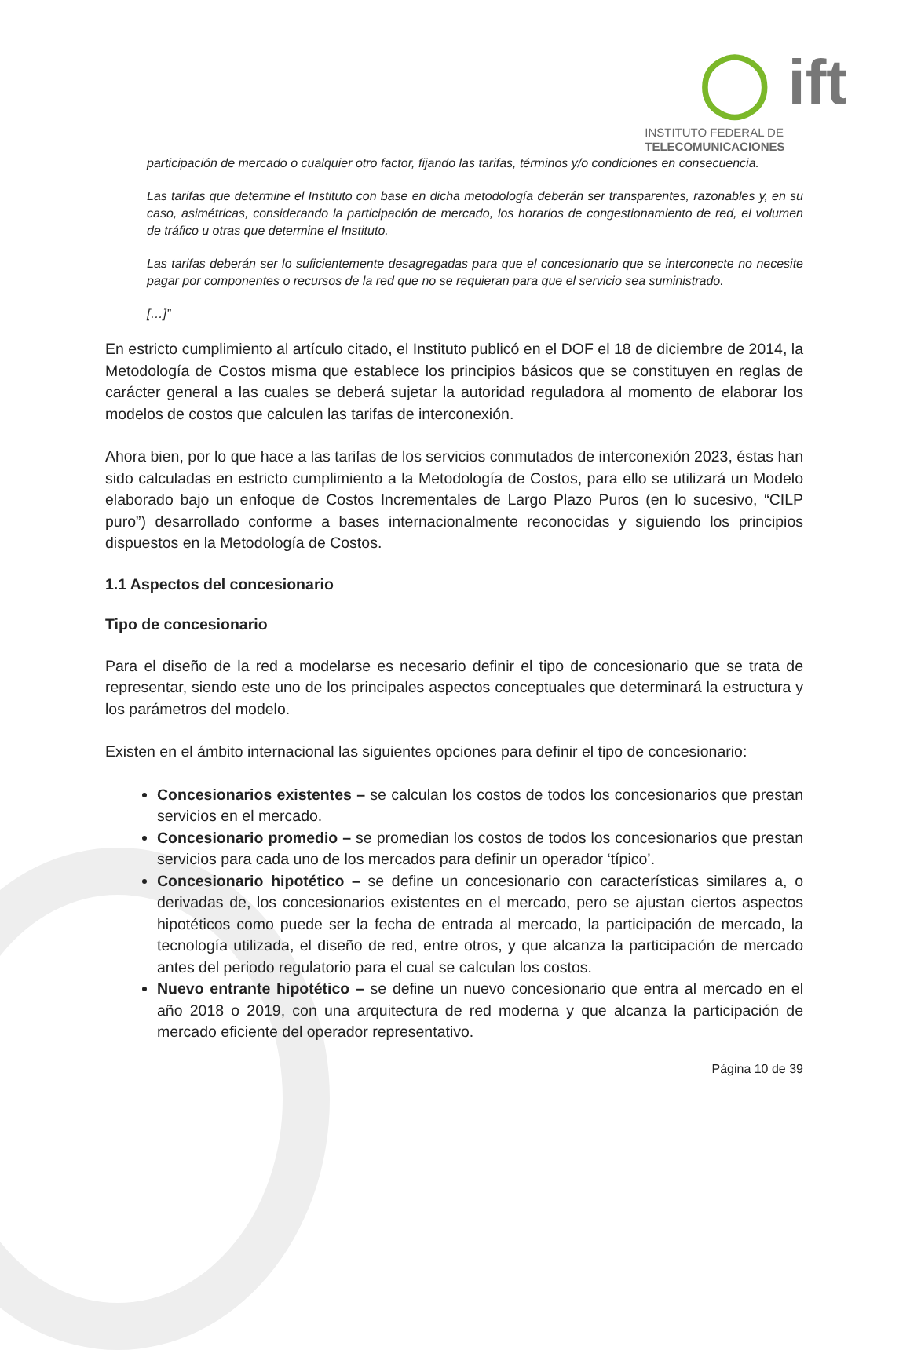◯ ift
INSTITUTO FEDERAL DE
TELECOMUNICACIONES
participación de mercado o cualquier otro factor, fijando las tarifas, términos y/o condiciones en consecuencia.
Las tarifas que determine el Instituto con base en dicha metodología deberán ser transparentes, razonables y, en su caso, asimétricas, considerando la participación de mercado, los horarios de congestionamiento de red, el volumen de tráfico u otras que determine el Instituto.
Las tarifas deberán ser lo suficientemente desagregadas para que el concesionario que se interconecte no necesite pagar por componentes o recursos de la red que no se requieran para que el servicio sea suministrado.
[…]”
En estricto cumplimiento al artículo citado, el Instituto publicó en el DOF el 18 de diciembre de 2014, la Metodología de Costos misma que establece los principios básicos que se constituyen en reglas de carácter general a las cuales se deberá sujetar la autoridad reguladora al momento de elaborar los modelos de costos que calculen las tarifas de interconexión.
Ahora bien, por lo que hace a las tarifas de los servicios conmutados de interconexión 2023, éstas han sido calculadas en estricto cumplimiento a la Metodología de Costos, para ello se utilizará un Modelo elaborado bajo un enfoque de Costos Incrementales de Largo Plazo Puros (en lo sucesivo, “CILP puro”) desarrollado conforme a bases internacionalmente reconocidas y siguiendo los principios dispuestos en la Metodología de Costos.
1.1 Aspectos del concesionario
Tipo de concesionario
Para el diseño de la red a modelarse es necesario definir el tipo de concesionario que se trata de representar, siendo este uno de los principales aspectos conceptuales que determinará la estructura y los parámetros del modelo.
Existen en el ámbito internacional las siguientes opciones para definir el tipo de concesionario:
Concesionarios existentes – se calculan los costos de todos los concesionarios que prestan servicios en el mercado.
Concesionario promedio – se promedian los costos de todos los concesionarios que prestan servicios para cada uno de los mercados para definir un operador ‘típico’.
Concesionario hipotético – se define un concesionario con características similares a, o derivadas de, los concesionarios existentes en el mercado, pero se ajustan ciertos aspectos hipotéticos como puede ser la fecha de entrada al mercado, la participación de mercado, la tecnología utilizada, el diseño de red, entre otros, y que alcanza la participación de mercado antes del periodo regulatorio para el cual se calculan los costos.
Nuevo entrante hipotético – se define un nuevo concesionario que entra al mercado en el año 2018 o 2019, con una arquitectura de red moderna y que alcanza la participación de mercado eficiente del operador representativo.
Página 10 de 39